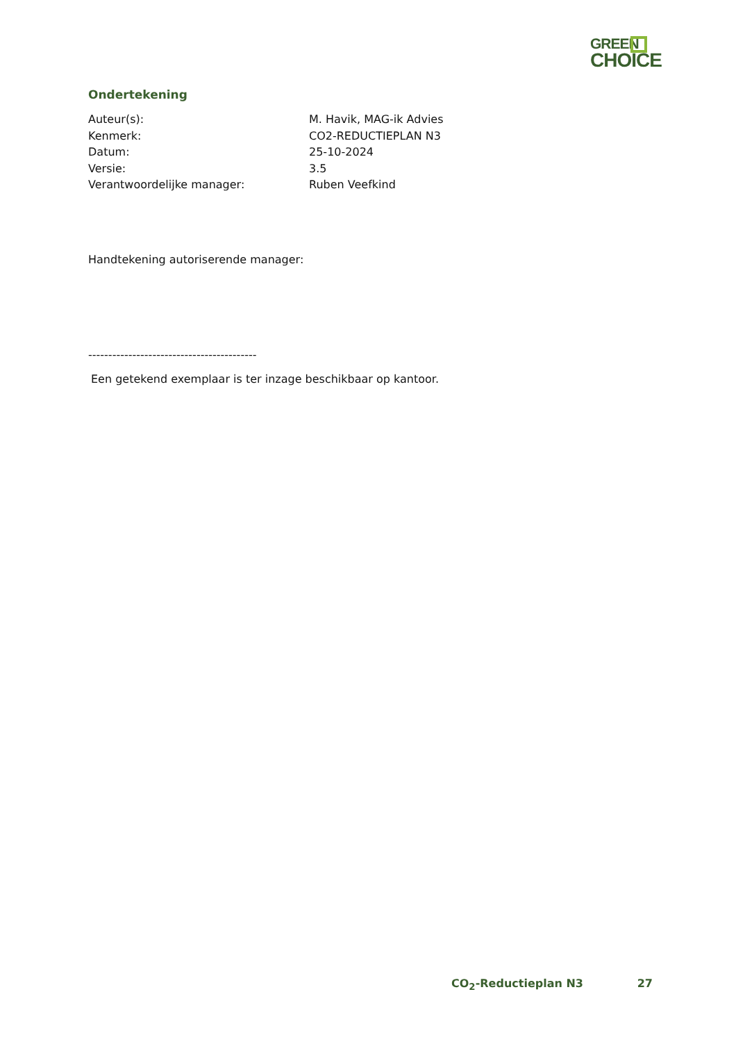GREEN
CHOICE
Ondertekening
| Auteur(s): | M. Havik, MAG-ik Advies |
| Kenmerk: | CO2-REDUCTIEPLAN N3 |
| Datum: | 25-10-2024 |
| Versie: | 3.5 |
| Verantwoordelijke manager: | Ruben Veefkind |
Handtekening autoriserende manager:
------------------------------------------
Een getekend exemplaar is ter inzage beschikbaar op kantoor.
CO<sub>2</sub>-Reductieplan N3 27